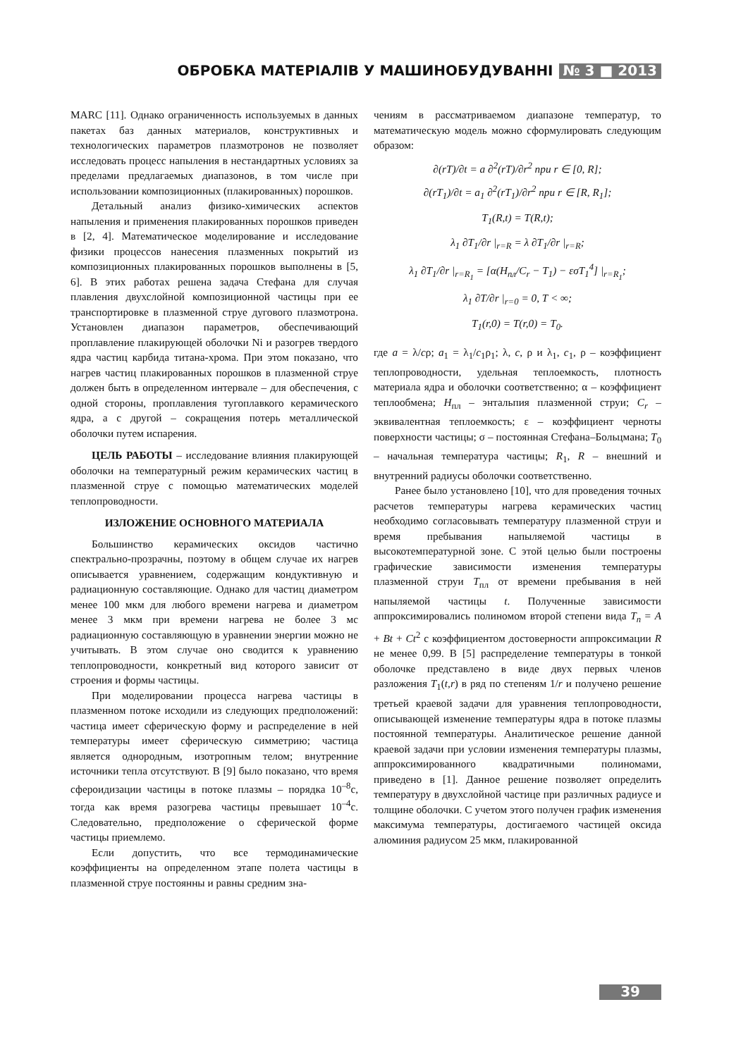ОБРОБКА МАТЕРІАЛІВ У МАШИНОБУДУВАННІ № 3 ■ 2013
MARC [11]. Однако ограниченность используемых в данных пакетах баз данных материалов, конструктивных и технологических параметров плазмотронов не позволяет исследовать процесс напыления в нестандартных условиях за пределами предлагаемых диапазонов, в том числе при использовании композиционных (плакированных) порошков.
Детальный анализ физико-химических аспектов напыления и применения плакированных порошков приведен в [2, 4]. Математическое моделирование и исследование физики процессов нанесения плазменных покрытий из композиционных плакированных порошков выполнены в [5, 6]. В этих работах решена задача Стефана для случая плавления двухслойной композиционной частицы при ее транспортировке в плазменной струе дугового плазмотрона. Установлен диапазон параметров, обеспечивающий проплавление плакирующей оболочки Ni и разогрев твердого ядра частиц карбида титана-хрома. При этом показано, что нагрев частиц плакированных порошков в плазменной струе должен быть в определенном интервале – для обеспечения, с одной стороны, проплавления тугоплавкого керамического ядра, а с другой – сокращения потерь металлической оболочки путем испарения.
ЦЕЛЬ РАБОТЫ – исследование влияния плакирующей оболочки на температурный режим керамических частиц в плазменной струе с помощью математических моделей теплопроводности.
ИЗЛОЖЕНИЕ ОСНОВНОГО МАТЕРИАЛА
Большинство керамических оксидов частично спектрально-прозрачны, поэтому в общем случае их нагрев описывается уравнением, содержащим кондуктивную и радиационную составляющие. Однако для частиц диаметром менее 100 мкм для любого времени нагрева и диаметром менее 3 мкм при времени нагрева не более 3 мс радиационную составляющую в уравнении энергии можно не учитывать. В этом случае оно сводится к уравнению теплопроводности, конкретный вид которого зависит от строения и формы частицы.
При моделировании процесса нагрева частицы в плазменном потоке исходили из следующих предположений: частица имеет сферическую форму и распределение в ней температуры имеет сферическую симметрию; частица является однородным, изотропным телом; внутренние источники тепла отсутствуют. В [9] было показано, что время сфероидизации частицы в потоке плазмы – порядка 10<sup>–8</sup>с, тогда как время разогрева частицы превышает 10<sup>–4</sup>с. Следовательно, предположение о сферической форме частицы приемлемо.
Если допустить, что все термодинамические коэффициенты на определенном этапе полета частицы в плазменной струе постоянны и равны средним зна-
чениям в рассматриваемом диапазоне температур, то математическую модель можно сформулировать следующим образом:
∂(rT)/∂t = a ∂<sup>2</sup>(rT)/∂r<sup>2</sup> при r ∈ [0, R];
∂(rT<sub>1</sub>)/∂t = a<sub>1</sub> ∂<sup>2</sup>(rT<sub>1</sub>)/∂r<sup>2</sup> при r ∈ [R, R<sub>1</sub>];
T<sub>1</sub>(R,t) = T(R,t);
λ<sub>1</sub> ∂T<sub>1</sub>/∂r |<sub>r=R</sub> = λ ∂T<sub>1</sub>/∂r |<sub>r=R</sub>;
λ<sub>1</sub> ∂T<sub>1</sub>/∂r |<sub>r=R<sub>1</sub></sub> = [α(H<sub>пл</sub>/C<sub>r</sub> − T<sub>1</sub>) − εσT<sub>1</sub><sup>4</sup>] |<sub>r=R<sub>1</sub></sub>;
λ<sub>1</sub> ∂T/∂r |<sub>r=0</sub> = 0, T < ∞;
T<sub>1</sub>(r,0) = T(r,0) = T<sub>0</sub>.
где a = λ/cρ; a<sub>1</sub> = λ<sub>1</sub>/c<sub>1</sub>ρ<sub>1</sub>; λ, c, ρ и λ<sub>1</sub>, c<sub>1</sub>, ρ – коэффициент теплопроводности, удельная теплоемкость, плотность материала ядра и оболочки соответственно; α – коэффициент теплообмена; H<sub>пл</sub> – энтальпия плазменной струи; C<sub>r</sub> – эквивалентная теплоемкость; ε – коэффициент черноты поверхности частицы; σ – постоянная Стефана–Больцмана; T<sub>0</sub> – начальная температура частицы; R<sub>1</sub>, R – внешний и внутренний радиусы оболочки соответственно.
Ранее было установлено [10], что для проведения точных расчетов температуры нагрева керамических частиц необходимо согласовывать температуру плазменной струи и время пребывания напыляемой частицы в высокотемпературной зоне. С этой целью были построены графические зависимости изменения температуры плазменной струи T<sub>пл</sub> от времени пребывания в ней напыляемой частицы t. Полученные зависимости аппроксимировались полиномом второй степени вида T<sub>n</sub> = A + Bt + Ct<sup>2</sup> с коэффициентом достоверности аппроксимации R не менее 0,99. В [5] распределение температуры в тонкой оболочке представлено в виде двух первых членов разложения T<sub>1</sub>(t,r) в ряд по степеням 1/r и получено решение третьей краевой задачи для уравнения теплопроводности, описывающей изменение температуры ядра в потоке плазмы постоянной температуры. Аналитическое решение данной краевой задачи при условии изменения температуры плазмы, аппроксимированного квадратичными полиномами, приведено в [1]. Данное решение позволяет определить температуру в двухслойной частице при различных радиусе и толщине оболочки. С учетом этого получен график изменения максимума температуры, достигаемого частицей оксида алюминия радиусом 25 мкм, плакированной
39